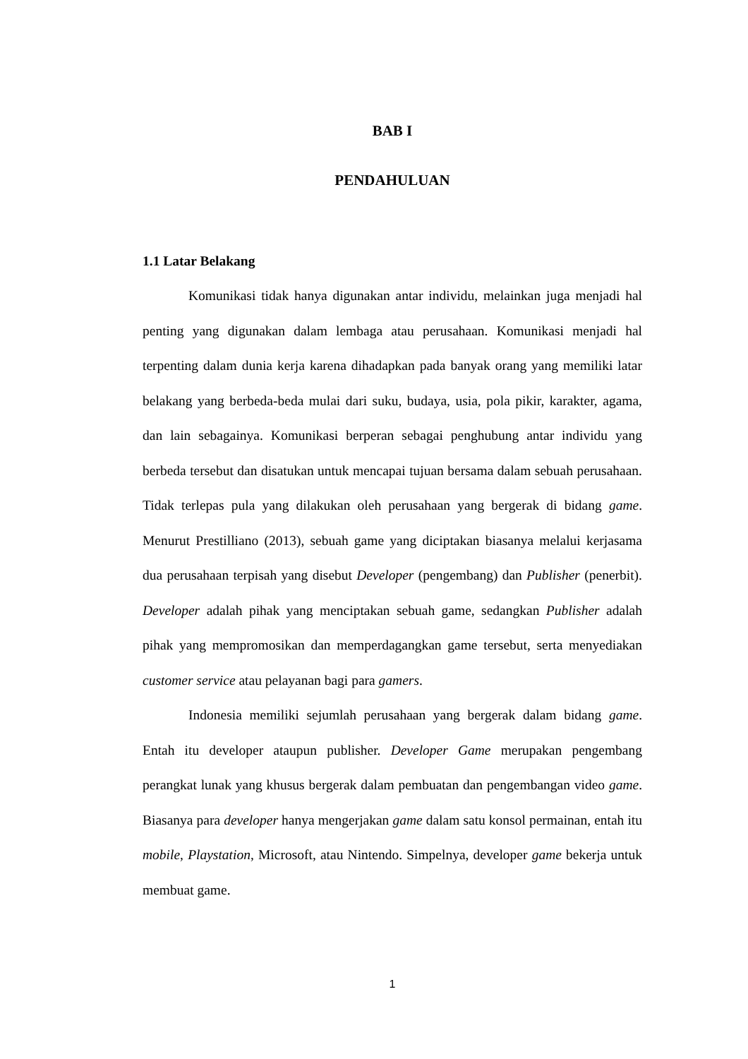BAB I
PENDAHULUAN
1.1 Latar Belakang
Komunikasi tidak hanya digunakan antar individu, melainkan juga menjadi hal penting yang digunakan dalam lembaga atau perusahaan. Komunikasi menjadi hal terpenting dalam dunia kerja karena dihadapkan pada banyak orang yang memiliki latar belakang yang berbeda-beda mulai dari suku, budaya, usia, pola pikir, karakter, agama, dan lain sebagainya. Komunikasi berperan sebagai penghubung antar individu yang berbeda tersebut dan disatukan untuk mencapai tujuan bersama dalam sebuah perusahaan. Tidak terlepas pula yang dilakukan oleh perusahaan yang bergerak di bidang game. Menurut Prestilliano (2013), sebuah game yang diciptakan biasanya melalui kerjasama dua perusahaan terpisah yang disebut Developer (pengembang) dan Publisher (penerbit). Developer adalah pihak yang menciptakan sebuah game, sedangkan Publisher adalah pihak yang mempromosikan dan memperdagangkan game tersebut, serta menyediakan customer service atau pelayanan bagi para gamers.
Indonesia memiliki sejumlah perusahaan yang bergerak dalam bidang game. Entah itu developer ataupun publisher. Developer Game merupakan pengembang perangkat lunak yang khusus bergerak dalam pembuatan dan pengembangan video game. Biasanya para developer hanya mengerjakan game dalam satu konsol permainan, entah itu mobile, Playstation, Microsoft, atau Nintendo. Simpelnya, developer game bekerja untuk membuat game.
1